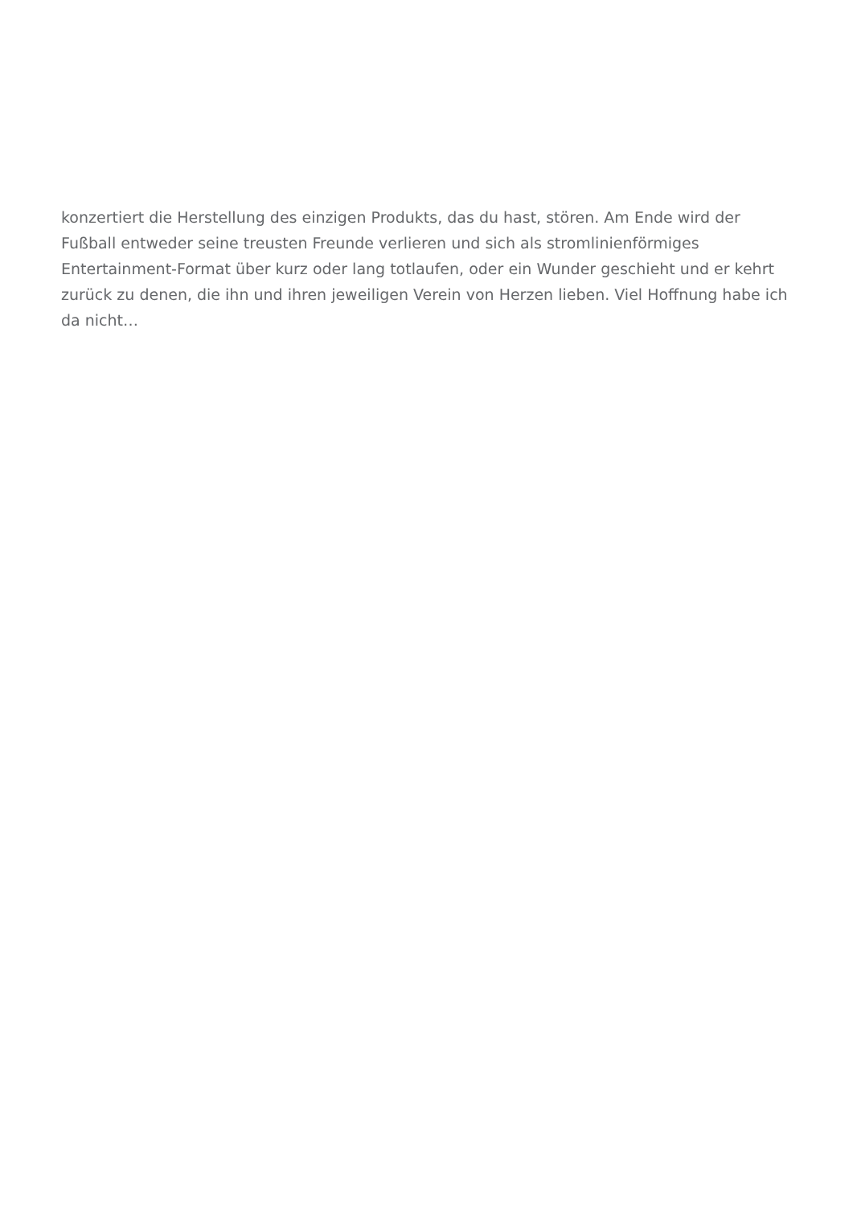konzertiert die Herstellung des einzigen Produkts, das du hast, stören. Am Ende wird der Fußball entweder seine treusten Freunde verlieren und sich als stromlinienförmiges Entertainment-Format über kurz oder lang totlaufen, oder ein Wunder geschieht und er kehrt zurück zu denen, die ihn und ihren jeweiligen Verein von Herzen lieben. Viel Hoffnung habe ich da nicht…